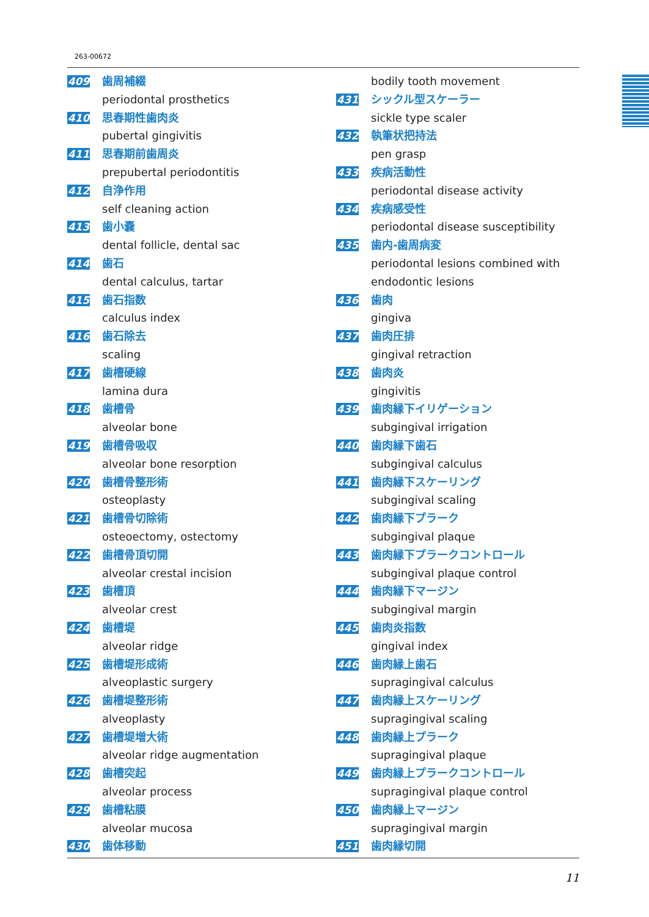263-00672
409 歯周補綴
periodontal prosthetics
410 思春期性歯肉炎
pubertal gingivitis
411 思春期前歯周炎
prepubertal periodontitis
412 自浄作用
self cleaning action
413 歯小嚢
dental follicle, dental sac
414 歯石
dental calculus, tartar
415 歯石指数
calculus index
416 歯石除去
scaling
417 歯槽硬線
lamina dura
418 歯槽骨
alveolar bone
419 歯槽骨吸収
alveolar bone resorption
420 歯槽骨整形術
osteoplasty
421 歯槽骨切除術
osteoectomy, ostectomy
422 歯槽骨頂切開
alveolar crestal incision
423 歯槽頂
alveolar crest
424 歯槽堤
alveolar ridge
425 歯槽堤形成術
alveoplastic surgery
426 歯槽堤整形術
alveoplasty
427 歯槽堤増大術
alveolar ridge augmentation
428 歯槽突起
alveolar process
429 歯槽粘膜
alveolar mucosa
430 歯体移動
bodily tooth movement
431 シックル型スケーラー
sickle type scaler
432 執筆状把持法
pen grasp
433 疾病活動性
periodontal disease activity
434 疾病感受性
periodontal disease susceptibility
435 歯内-歯周病変
periodontal lesions combined with
endodontic lesions
436 歯肉
gingiva
437 歯肉圧排
gingival retraction
438 歯肉炎
gingivitis
439 歯肉縁下イリゲーション
subgingival irrigation
440 歯肉縁下歯石
subgingival calculus
441 歯肉縁下スケーリング
subgingival scaling
442 歯肉縁下プラーク
subgingival plaque
443 歯肉縁下プラークコントロール
subgingival plaque control
444 歯肉縁下マージン
subgingival margin
445 歯肉炎指数
gingival index
446 歯肉縁上歯石
supragingival calculus
447 歯肉縁上スケーリング
supragingival scaling
448 歯肉縁上プラーク
supragingival plaque
449 歯肉縁上プラークコントロール
supragingival plaque control
450 歯肉縁上マージン
supragingival margin
451 歯肉縁切開
11